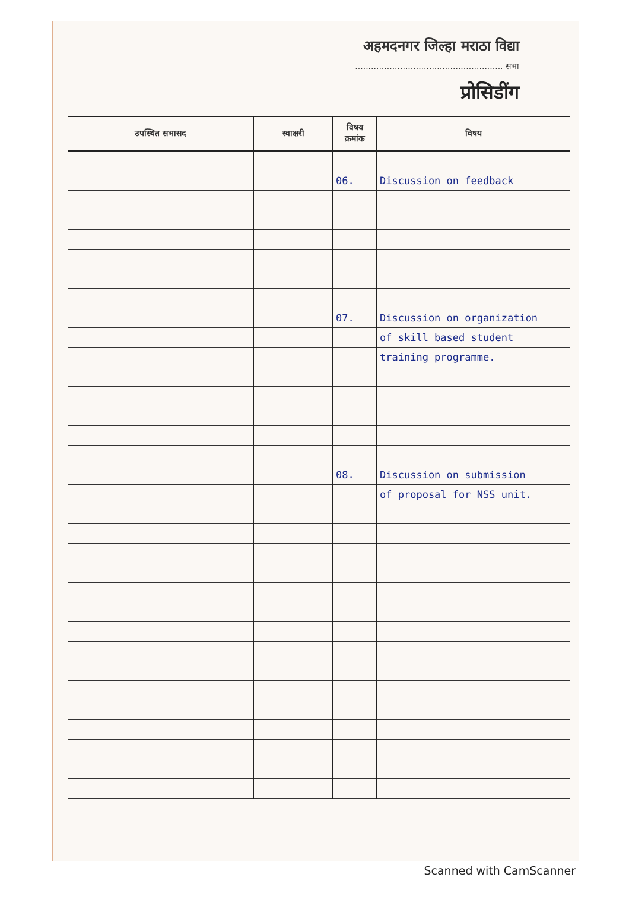अहमदनगर जिल्हा मराठा विद्या
........................................................ सभा
प्रोसिडींग
| उपस्थित सभासद | स्वाक्षरी | विषय क्रमांक | विषय |
| --- | --- | --- | --- |
| | | 06. | Discussion on feedback |
| | | 07. | Discussion on organization |
| | | | of skill based student |
| | | | training programme. |
| | | 08. | Discussion on submission |
| | | | of proposal for NSS unit. |
Scanned with CamScanner